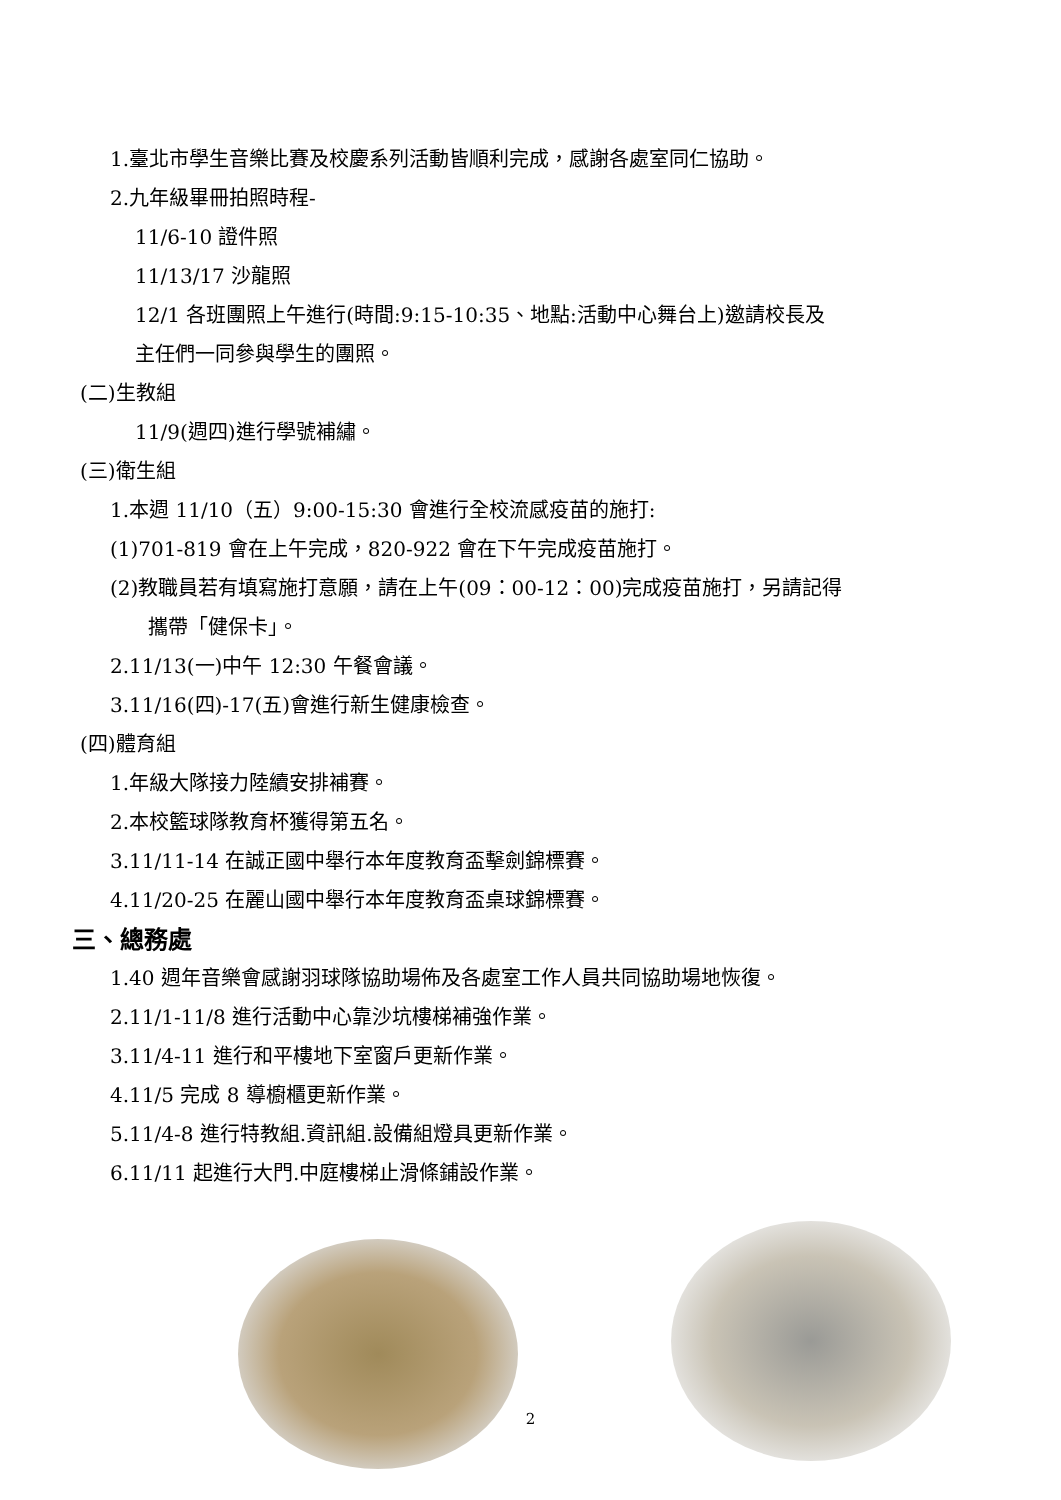1.臺北市學生音樂比賽及校慶系列活動皆順利完成，感謝各處室同仁協助。
2.九年級畢冊拍照時程-
11/6-10 證件照
11/13/17 沙龍照
12/1 各班團照上午進行(時間:9:15-10:35、地點:活動中心舞台上)邀請校長及
主任們一同參與學生的團照。
(二)生教組
11/9(週四)進行學號補繡。
(三)衛生組
1.本週 11/10（五）9:00-15:30 會進行全校流感疫苗的施打:
(1)701-819 會在上午完成，820-922 會在下午完成疫苗施打。
(2)教職員若有填寫施打意願，請在上午(09：00-12：00)完成疫苗施打，另請記得
攜帶「健保卡」。
2.11/13(一)中午 12:30 午餐會議。
3.11/16(四)-17(五)會進行新生健康檢查。
(四)體育組
1.年級大隊接力陸續安排補賽。
2.本校籃球隊教育杯獲得第五名。
3.11/11-14 在誠正國中舉行本年度教育盃擊劍錦標賽。
4.11/20-25 在麗山國中舉行本年度教育盃桌球錦標賽。
三、總務處
1.40 週年音樂會感謝羽球隊協助場佈及各處室工作人員共同協助場地恢復。
2.11/1-11/8 進行活動中心靠沙坑樓梯補強作業。
3.11/4-11 進行和平樓地下室窗戶更新作業。
4.11/5 完成 8 導櫥櫃更新作業。
5.11/4-8 進行特教組.資訊組.設備組燈具更新作業。
6.11/11 起進行大門.中庭樓梯止滑條鋪設作業。
2